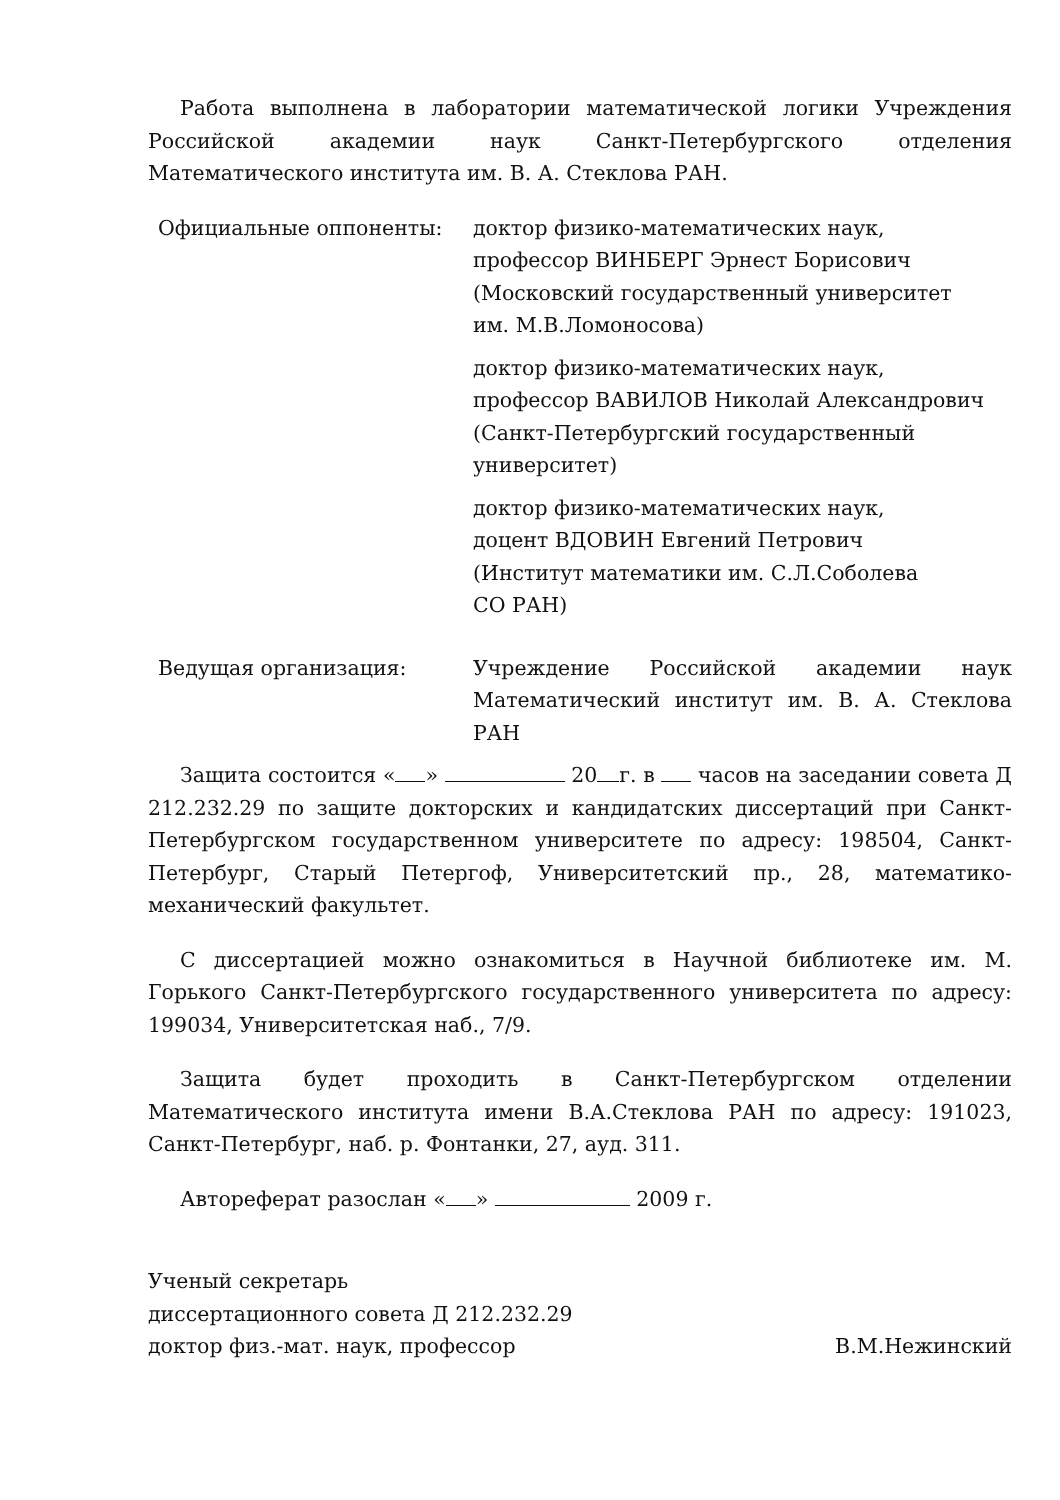Работа выполнена в лаборатории математической логики Учреждения Российской академии наук Санкт-Петербургского отделения Математического института им. В. А. Стеклова РАН.
Официальные оппоненты: доктор физико-математических наук,
профессор ВИНБЕРГ Эрнест Борисович
(Московский государственный университет
им. М.В.Ломоносова)
доктор физико-математических наук,
профессор ВАВИЛОВ Николай Александрович
(Санкт-Петербургский государственный
университет)
доктор физико-математических наук,
доцент ВДОВИН Евгений Петрович
(Институт математики им. С.Л.Соболева
СО РАН)
Ведущая организация: Учреждение Российской академии наук Математический институт им. В. А. Стеклова РАН
Защита состоится « » 20 г. в часов на заседании совета Д 212.232.29 по защите докторских и кандидатских диссертаций при Санкт-Петербургском государственном университете по адресу: 198504, Санкт-Петербург, Старый Петергоф, Университетский пр., 28, математико-механический факультет.
С диссертацией можно ознакомиться в Научной библиотеке им. М. Горького Санкт-Петербургского государственного университета по адресу: 199034, Университетская наб., 7/9.
Защита будет проходить в Санкт-Петербургском отделении Математического института имени В.А.Стеклова РАН по адресу: 191023, Санкт-Петербург, наб. р. Фонтанки, 27, ауд. 311.
Автореферат разослан « » 2009 г.
Ученый секретарь
диссертационного совета Д 212.232.29
доктор физ.-мат. наук, профессор В.М.Нежинский